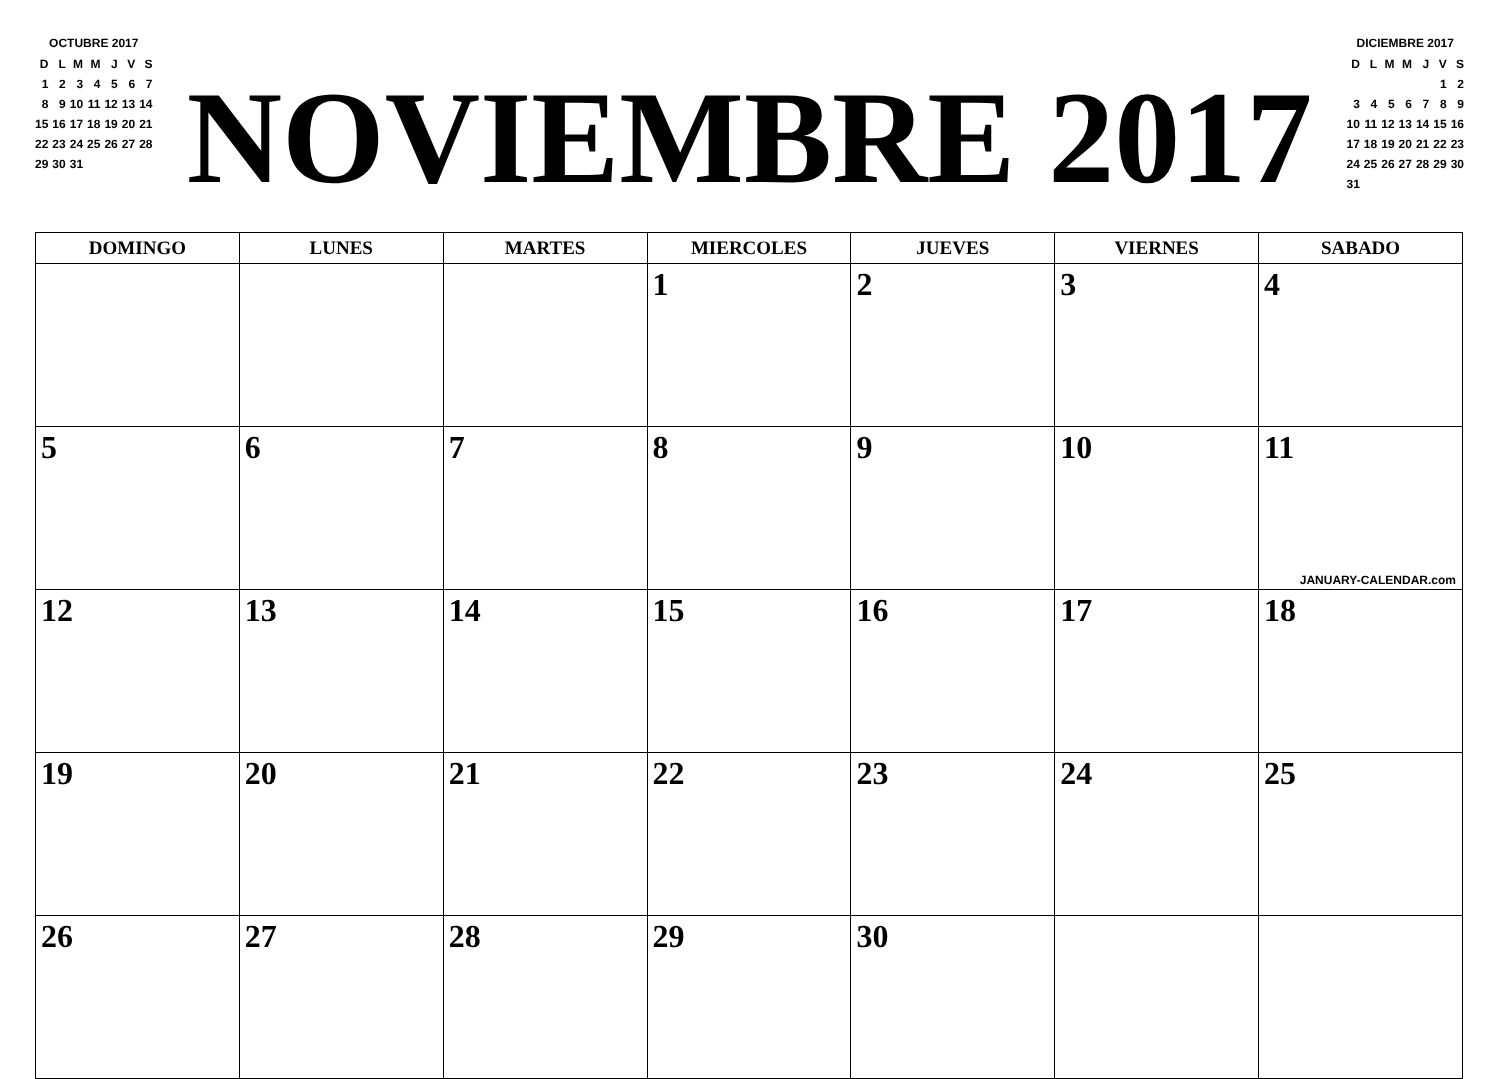OCTUBRE 2017
| D | L | M | M | J | V | S |
| 1 | 2 | 3 | 4 | 5 | 6 | 7 |
| 8 | 9 | 10 | 11 | 12 | 13 | 14 |
| 15 | 16 | 17 | 18 | 19 | 20 | 21 |
| 22 | 23 | 24 | 25 | 26 | 27 | 28 |
| 29 | 30 | 31 | | | | |
NOVIEMBRE 2017
DICIEMBRE 2017
| D | L | M | M | J | V | S |
| | | | | | 1 | 2 |
| 3 | 4 | 5 | 6 | 7 | 8 | 9 |
| 10 | 11 | 12 | 13 | 14 | 15 | 16 |
| 17 | 18 | 19 | 20 | 21 | 22 | 23 |
| 24 | 25 | 26 | 27 | 28 | 29 | 30 |
| 31 | | | | | | |
| DOMINGO | LUNES | MARTES | MIERCOLES | JUEVES | VIERNES | SABADO |
| --- | --- | --- | --- | --- | --- | --- |
| | | | 1 | 2 | 3 | 4 |
| 5 | 6 | 7 | 8 | 9 | 10 | 11 JANUARY-CALENDAR.com |
| 12 | 13 | 14 | 15 | 16 | 17 | 18 |
| 19 | 20 | 21 | 22 | 23 | 24 | 25 |
| 26 | 27 | 28 | 29 | 30 | | |